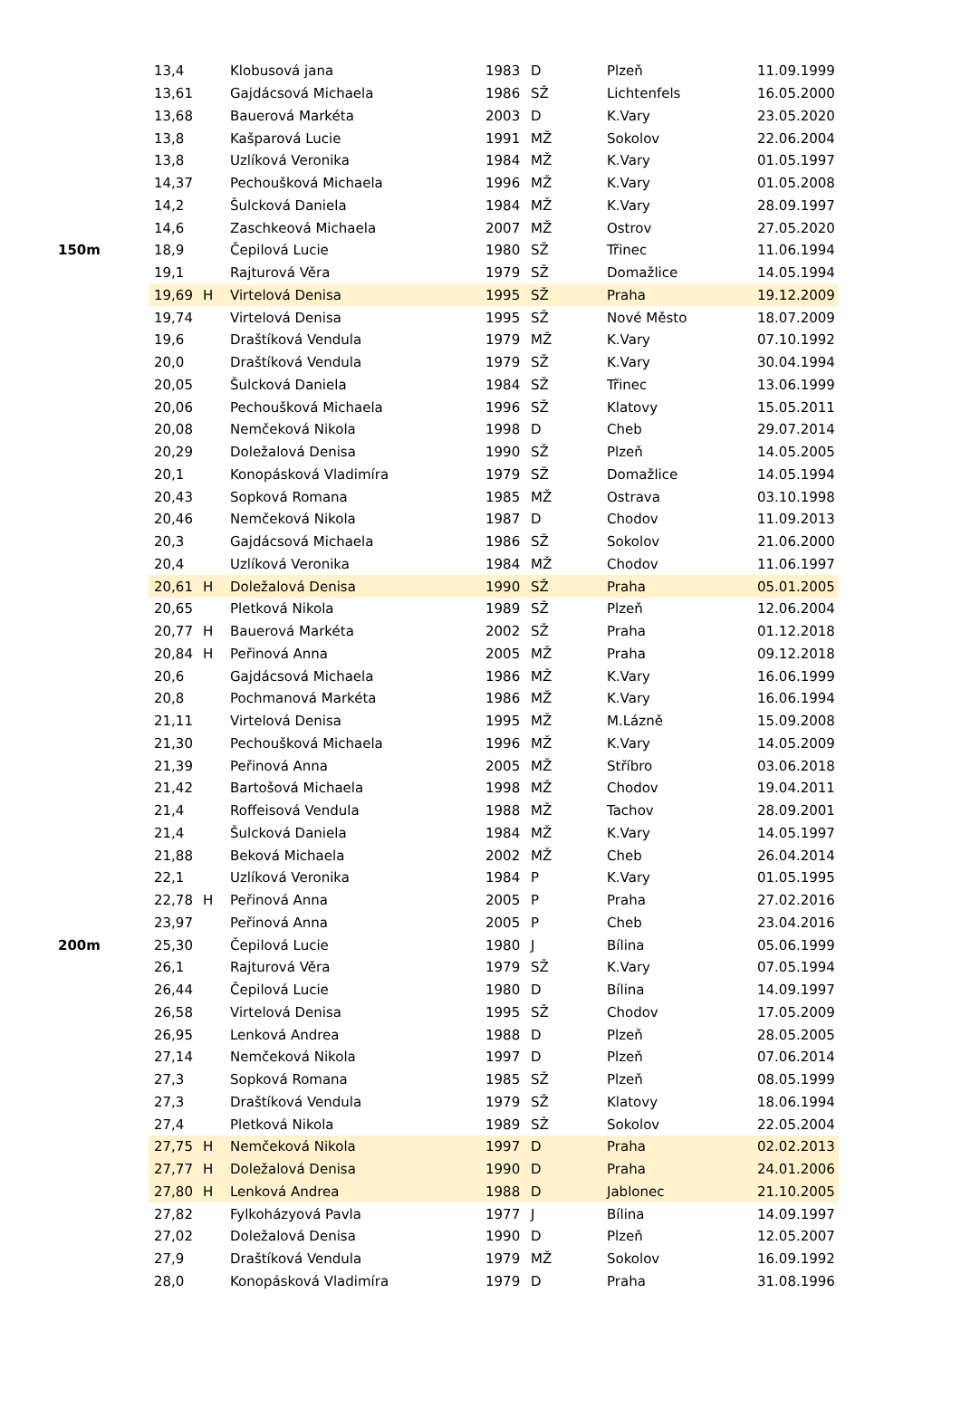| | 13,4 | | Klobusová jana | 1983 | D | Plzeň | 11.09.1999 |
| | 13,61 | | Gajdácsová Michaela | 1986 | SŽ | Lichtenfels | 16.05.2000 |
| | 13,68 | | Bauerová Markéta | 2003 | D | K.Vary | 23.05.2020 |
| | 13,8 | | Kašparová Lucie | 1991 | MŽ | Sokolov | 22.06.2004 |
| | 13,8 | | Uzlíková Veronika | 1984 | MŽ | K.Vary | 01.05.1997 |
| | 14,37 | | Pechoušková Michaela | 1996 | MŽ | K.Vary | 01.05.2008 |
| | 14,2 | | Šulcková Daniela | 1984 | MŽ | K.Vary | 28.09.1997 |
| | 14,6 | | Zaschkeová Michaela | 2007 | MŽ | Ostrov | 27.05.2020 |
| 150m | 18,9 | | Čepilová Lucie | 1980 | SŽ | Třinec | 11.06.1994 |
| | 19,1 | | Rajturová Věra | 1979 | SŽ | Domažlice | 14.05.1994 |
| | 19,69 | H | Virtelová Denisa | 1995 | SŽ | Praha | 19.12.2009 |
| | 19,74 | | Virtelová Denisa | 1995 | SŽ | Nové Město | 18.07.2009 |
| | 19,6 | | Draštíková Vendula | 1979 | MŽ | K.Vary | 07.10.1992 |
| | 20,0 | | Draštíková Vendula | 1979 | SŽ | K.Vary | 30.04.1994 |
| | 20,05 | | Šulcková Daniela | 1984 | SŽ | Třinec | 13.06.1999 |
| | 20,06 | | Pechoušková Michaela | 1996 | SŽ | Klatovy | 15.05.2011 |
| | 20,08 | | Nemčeková Nikola | 1998 | D | Cheb | 29.07.2014 |
| | 20,29 | | Doležalová Denisa | 1990 | SŽ | Plzeň | 14.05.2005 |
| | 20,1 | | Konopásková Vladimíra | 1979 | SŽ | Domažlice | 14.05.1994 |
| | 20,43 | | Sopková Romana | 1985 | MŽ | Ostrava | 03.10.1998 |
| | 20,46 | | Nemčeková Nikola | 1987 | D | Chodov | 11.09.2013 |
| | 20,3 | | Gajdácsová Michaela | 1986 | SŽ | Sokolov | 21.06.2000 |
| | 20,4 | | Uzlíková Veronika | 1984 | MŽ | Chodov | 11.06.1997 |
| | 20,61 | H | Doležalová Denisa | 1990 | SŽ | Praha | 05.01.2005 |
| | 20,65 | | Pletková Nikola | 1989 | SŽ | Plzeň | 12.06.2004 |
| | 20,77 | H | Bauerová Markéta | 2002 | SŽ | Praha | 01.12.2018 |
| | 20,84 | H | Peřinová Anna | 2005 | MŽ | Praha | 09.12.2018 |
| | 20,6 | | Gajdácsová Michaela | 1986 | MŽ | K.Vary | 16.06.1999 |
| | 20,8 | | Pochmanová Markéta | 1986 | MŽ | K.Vary | 16.06.1994 |
| | 21,11 | | Virtelová Denisa | 1995 | MŽ | M.Lázně | 15.09.2008 |
| | 21,30 | | Pechoušková Michaela | 1996 | MŽ | K.Vary | 14.05.2009 |
| | 21,39 | | Peřinová Anna | 2005 | MŽ | Stříbro | 03.06.2018 |
| | 21,42 | | Bartošová Michaela | 1998 | MŽ | Chodov | 19.04.2011 |
| | 21,4 | | Roffeisová Vendula | 1988 | MŽ | Tachov | 28.09.2001 |
| | 21,4 | | Šulcková Daniela | 1984 | MŽ | K.Vary | 14.05.1997 |
| | 21,88 | | Beková Michaela | 2002 | MŽ | Cheb | 26.04.2014 |
| | 22,1 | | Uzlíková Veronika | 1984 | P | K.Vary | 01.05.1995 |
| | 22,78 | H | Peřinová Anna | 2005 | P | Praha | 27.02.2016 |
| | 23,97 | | Peřinová Anna | 2005 | P | Cheb | 23.04.2016 |
| 200m | 25,30 | | Čepilová Lucie | 1980 | J | Bílina | 05.06.1999 |
| | 26,1 | | Rajturová Věra | 1979 | SŽ | K.Vary | 07.05.1994 |
| | 26,44 | | Čepilová Lucie | 1980 | D | Bílina | 14.09.1997 |
| | 26,58 | | Virtelová Denisa | 1995 | SŽ | Chodov | 17.05.2009 |
| | 26,95 | | Lenková Andrea | 1988 | D | Plzeň | 28.05.2005 |
| | 27,14 | | Nemčeková Nikola | 1997 | D | Plzeň | 07.06.2014 |
| | 27,3 | | Sopková Romana | 1985 | SŽ | Plzeň | 08.05.1999 |
| | 27,3 | | Draštíková Vendula | 1979 | SŽ | Klatovy | 18.06.1994 |
| | 27,4 | | Pletková Nikola | 1989 | SŽ | Sokolov | 22.05.2004 |
| | 27,75 | H | Nemčeková Nikola | 1997 | D | Praha | 02.02.2013 |
| | 27,77 | H | Doležalová Denisa | 1990 | D | Praha | 24.01.2006 |
| | 27,80 | H | Lenková Andrea | 1988 | D | Jablonec | 21.10.2005 |
| | 27,82 | | Fylkoházyová Pavla | 1977 | J | Bílina | 14.09.1997 |
| | 27,02 | | Doležalová Denisa | 1990 | D | Plzeň | 12.05.2007 |
| | 27,9 | | Draštíková Vendula | 1979 | MŽ | Sokolov | 16.09.1992 |
| | 28,0 | | Konopásková Vladimíra | 1979 | D | Praha | 31.08.1996 |